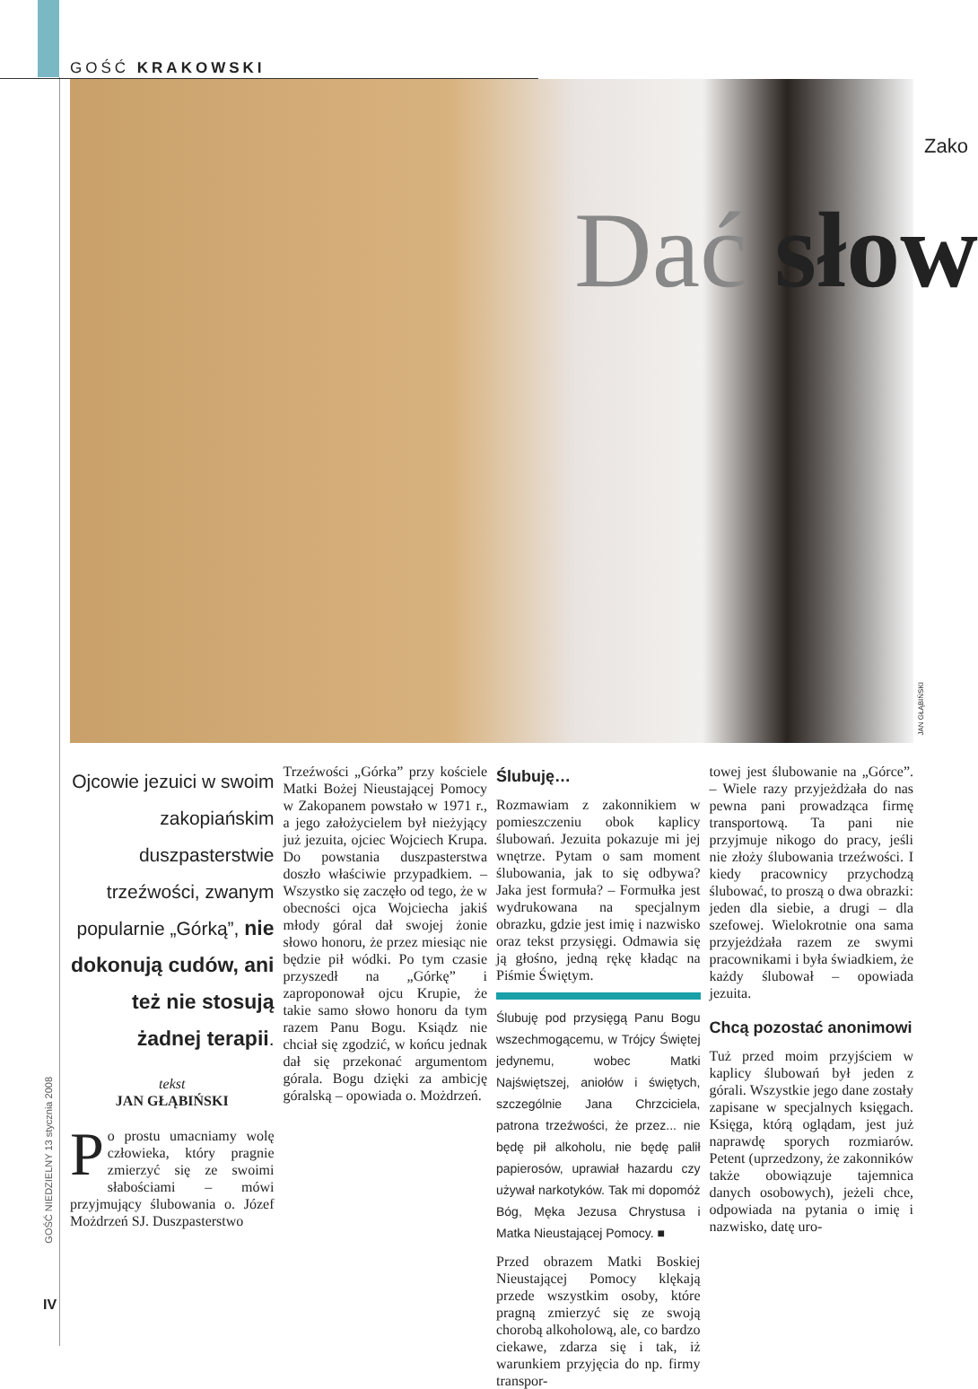GOŚĆ KRAKOWSKI
Zako
Dać słow
JAN GŁĄBIŃSKI
GOŚĆ NIEDZIELNY 13 stycznia 2008
IV
Ojcowie jezuici w swoim zakopiańskim duszpasterstwie trzeźwości, zwanym popularnie „Górką”, nie dokonują cudów, ani też nie stosują żadnej terapii.
tekst
JAN GŁĄBIŃSKI
Po prostu umacniamy wolę człowieka, który pragnie zmierzyć się ze swoimi słabościami – mówi przyjmujący ślubowania o. Józef Możdrzeń SJ. Duszpasterstwo
Trzeźwości „Górka” przy kościele Matki Bożej Nieustającej Pomocy w Zakopanem powstało w 1971 r., a jego założycielem był nieżyjący już jezuita, ojciec Wojciech Krupa. Do powstania duszpasterstwa doszło właściwie przypadkiem. – Wszystko się zaczęło od tego, że w obecności ojca Wojciecha jakiś młody góral dał swojej żonie słowo honoru, że przez miesiąc nie będzie pił wódki. Po tym czasie przyszedł na „Górkę” i zaproponował ojcu Krupie, że takie samo słowo honoru da tym razem Panu Bogu. Ksiądz nie chciał się zgodzić, w końcu jednak dał się przekonać argumentom górala. Bogu dzięki za ambicję góralską – opowiada o. Możdrzeń.
Ślubuję…
Rozmawiam z zakonnikiem w pomieszczeniu obok kaplicy ślubowań. Jezuita pokazuje mi jej wnętrze. Pytam o sam moment ślubowania, jak to się odbywa? Jaka jest formuła? – Formułka jest wydrukowana na specjalnym obrazku, gdzie jest imię i nazwisko oraz tekst przysięgi. Odmawia się ją głośno, jedną rękę kładąc na Piśmie Świętym.
Ślubuję pod przysięgą Panu Bogu wszechmogącemu, w Trójcy Świętej jedynemu, wobec Matki Najświętszej, aniołów i świętych, szczególnie Jana Chrzciciela, patrona trzeźwości, że przez... nie będę pił alkoholu, nie będę palił papierosów, uprawiał hazardu czy używał narkotyków. Tak mi dopomóż Bóg, Męka Jezusa Chrystusa i Matka Nieustającej Pomocy. ■
Przed obrazem Matki Boskiej Nieustającej Pomocy klękają przede wszystkim osoby, które pragną zmierzyć się ze swoją chorobą alkoholową, ale, co bardzo ciekawe, zdarza się i tak, iż warunkiem przyjęcia do np. firmy transpor-
towej jest ślubowanie na „Górce”. – Wiele razy przyjeżdżała do nas pewna pani prowadząca firmę transportową. Ta pani nie przyjmuje nikogo do pracy, jeśli nie złoży ślubowania trzeźwości. I kiedy pracownicy przychodzą ślubować, to proszą o dwa obrazki: jeden dla siebie, a drugi – dla szefowej. Wielokrotnie ona sama przyjeżdżała razem ze swymi pracownikami i była świadkiem, że każdy ślubował – opowiada jezuita.
Chcą pozostać anonimowi
Tuż przed moim przyjściem w kaplicy ślubowań był jeden z górali. Wszystkie jego dane zostały zapisane w specjalnych księgach. Księga, którą oglądam, jest już naprawdę sporych rozmiarów. Petent (uprzedzony, że zakonników także obowiązuje tajemnica danych osobowych), jeżeli chce, odpowiada na pytania o imię i nazwisko, datę uro-